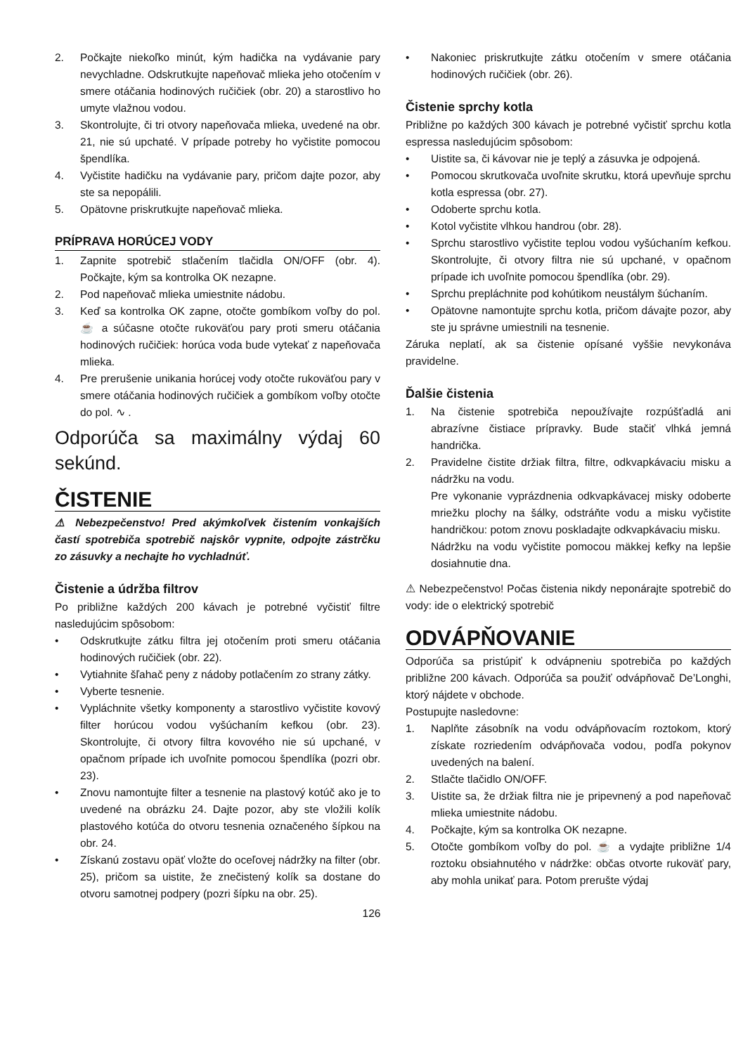2. Počkajte niekoľko minút, kým hadička na vydávanie pary nevychladne. Odskrutkujte napeňovač mlieka jeho otočením v smere otáčania hodinových ručičiek (obr. 20) a starostlivo ho umyte vlažnou vodou.
3. Skontrolujte, či tri otvory napeňovača mlieka, uvedené na obr. 21, nie sú upchaté. V prípade potreby ho vyčistite pomocou špendlíka.
4. Vyčistite hadičku na vydávanie pary, pričom dajte pozor, aby ste sa nepopálili.
5. Opätovne priskrutkujte napeňovač mlieka.
PRÍPRAVA HORÚCEJ VODY
1. Zapnite spotrebič stlačením tlačidla ON/OFF (obr. 4). Počkajte, kým sa kontrolka OK nezapne.
2. Pod napeňovač mlieka umiestnite nádobu.
3. Keď sa kontrolka OK zapne, otočte gombíkom voľby do pol. ☕ a súčasne otočte rukoväťou pary proti smeru otáčania hodinových ručičiek: horúca voda bude vytekať z napeňovača mlieka.
4. Pre prerušenie unikania horúcej vody otočte rukoväťou pary v smere otáčania hodinových ručičiek a gombíkom voľby otočte do pol. ∿ .
Odporúča sa maximálny výdaj 60 sekúnd.
ČISTENIE
⚠ Nebezpečenstvo! Pred akýmkoľvek čistením vonkajších častí spotrebiča spotrebič najskôr vypnite, odpojte zástrčku zo zásuvky a nechajte ho vychladnúť.
Čistenie a údržba filtrov
Po približne každých 200 kávach je potrebné vyčistiť filtre nasledujúcim spôsobom:
• Odskrutkujte zátku filtra jej otočením proti smeru otáčania hodinových ručičiek (obr. 22).
• Vytiahnite šľahač peny z nádoby potlačením zo strany zátky.
• Vyberte tesnenie.
• Vypláchnite všetky komponenty a starostlivo vyčistite kovový filter horúcou vodou vyšúchaním kefkou (obr. 23). Skontrolujte, či otvory filtra kovového nie sú upchané, v opačnom prípade ich uvoľnite pomocou špendlíka (pozri obr. 23).
• Znovu namontujte filter a tesnenie na plastový kotúč ako je to uvedené na obrázku 24. Dajte pozor, aby ste vložili kolík plastového kotúča do otvoru tesnenia označeného šípkou na obr. 24.
• Získanú zostavu opäť vložte do oceľovej nádržky na filter (obr. 25), pričom sa uistite, že znečistený kolík sa dostane do otvoru samotnej podpery (pozri šípku na obr. 25).
• Nakoniec priskrutkujte zátku otočením v smere otáčania hodinových ručičiek (obr. 26).
Čistenie sprchy kotla
Približne po každých 300 kávach je potrebné vyčistiť sprchu kotla espressa nasledujúcim spôsobom:
• Uistite sa, či kávovar nie je teplý a zásuvka je odpojená.
• Pomocou skrutkovača uvoľnite skrutku, ktorá upevňuje sprchu kotla espressa (obr. 27).
• Odoberte sprchu kotla.
• Kotol vyčistite vlhkou handrou (obr. 28).
• Sprchu starostlivo vyčistite teplou vodou vyšúchaním kefkou. Skontrolujte, či otvory filtra nie sú upchané, v opačnom prípade ich uvoľnite pomocou špendlíka (obr. 29).
• Sprchu prepláchnite pod kohútikom neustálym šúchaním.
• Opätovne namontujte sprchu kotla, pričom dávajte pozor, aby ste ju správne umiestnili na tesnenie.
Záruka neplatí, ak sa čistenie opísané vyššie nevykonáva pravidelne.
Ďalšie čistenia
1. Na čistenie spotrebiča nepoužívajte rozpúšťadlá ani abrazívne čistiace prípravky. Bude stačiť vlhká jemná handrička.
2. Pravidelne čistite držiak filtra, filtre, odkvapkávaciu misku a nádržku na vodu.
Pre vykonanie vyprázdnenia odkvapkávacej misky odoberte mriežku plochy na šálky, odstráňte vodu a misku vyčistite handričkou: potom znovu poskladajte odkvapkávaciu misku.
Nádržku na vodu vyčistite pomocou mäkkej kefky na lepšie dosiahnutie dna.
⚠ Nebezpečenstvo! Počas čistenia nikdy neponárajte spotrebič do vody: ide o elektrický spotrebič
ODVÁPŇOVANIE
Odporúča sa pristúpiť k odvápneniu spotrebiča po každých približne 200 kávach. Odporúča sa použiť odvápňovač De’Longhi, ktorý nájdete v obchode.
Postupujte nasledovne:
1. Naplňte zásobník na vodu odvápňovacím roztokom, ktorý získate rozriedením odvápňovača vodou, podľa pokynov uvedených na balení.
2. Stlačte tlačidlo ON/OFF.
3. Uistite sa, že držiak filtra nie je pripevnený a pod napeňovač mlieka umiestnite nádobu.
4. Počkajte, kým sa kontrolka OK nezapne.
5. Otočte gombíkom voľby do pol. ☕ a vydajte približne 1/4 roztoku obsiahnutého v nádržke: občas otvorte rukoväť pary, aby mohla unikať para. Potom prerušte výdaj
126